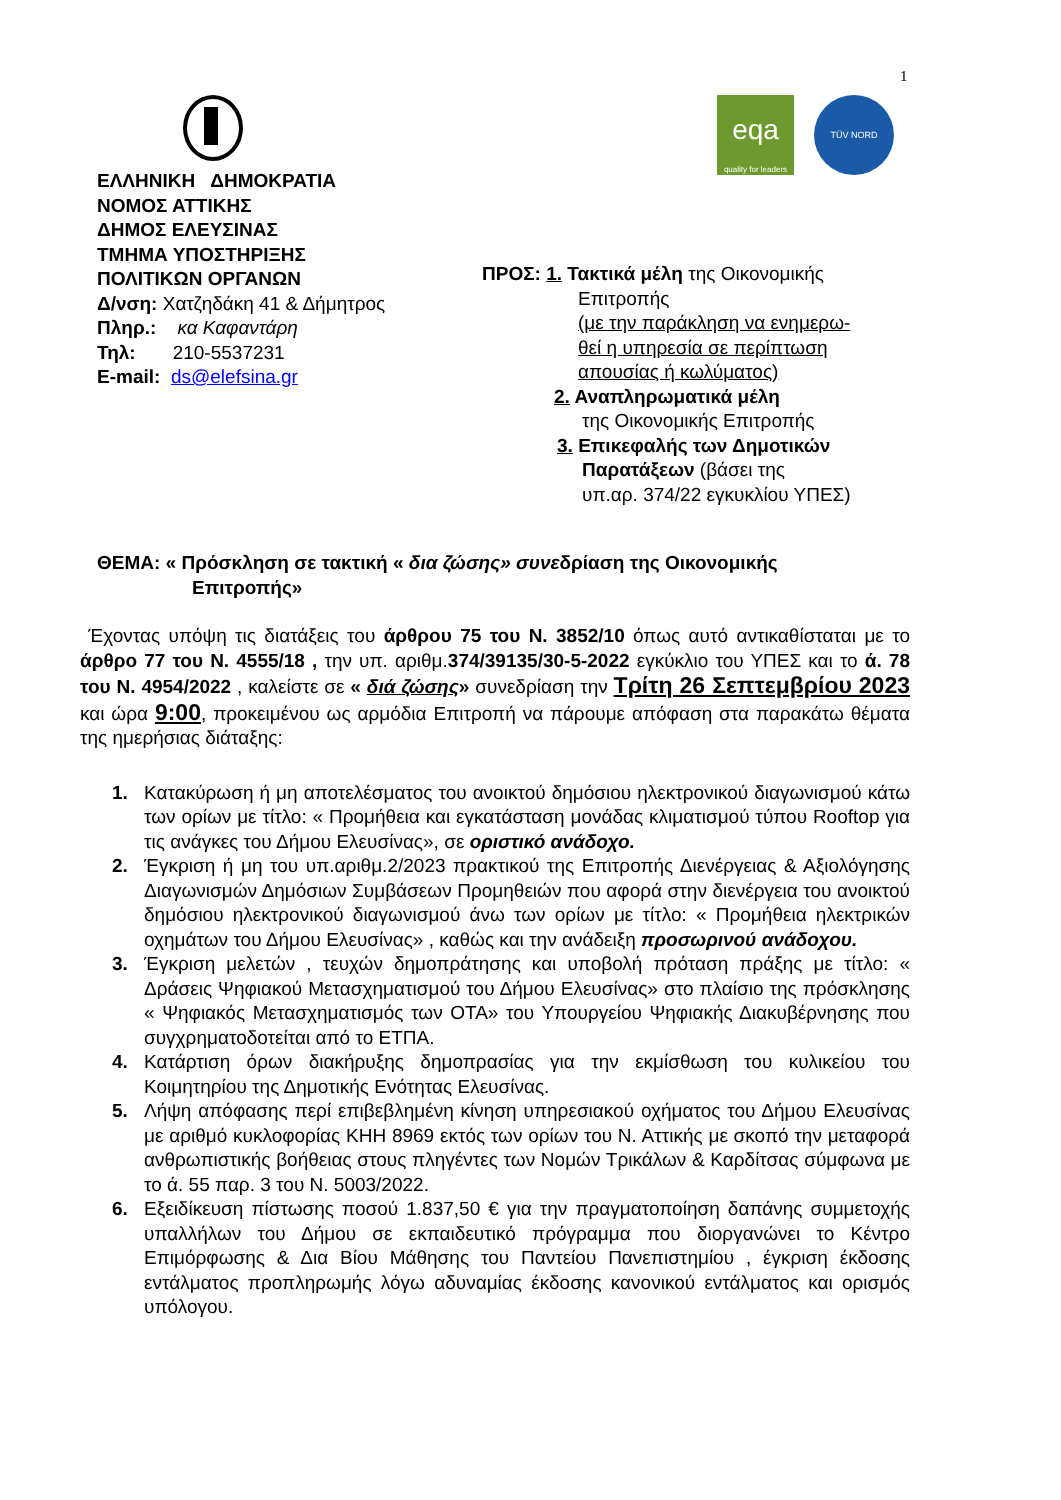1
ΕΛΛΗΝΙΚΗ ΔΗΜΟΚΡΑΤΙΑ
ΝΟΜΟΣ ΑΤΤΙΚΗΣ
ΔΗΜΟΣ ΕΛΕΥΣΙΝΑΣ
ΤΜΗΜΑ ΥΠΟΣΤΗΡΙΞΗΣ
ΠΟΛΙΤΙΚΩΝ ΟΡΓΑΝΩΝ
Δ/νση: Χατζηδάκη 41 & Δήμητρος
Πληρ.: κα Καφαντάρη
Τηλ: 210-5537231
E-mail: ds@elefsina.gr
eqa
quality for leaders
TÜV NORD
ΠΡΟΣ: 1. Τακτικά μέλη της Οικονομικής
Επιτροπής
(με την παράκληση να ενημερω-
θεί η υπηρεσία σε περίπτωση
απουσίας ή κωλύματος)
2. Αναπληρωματικά μέλη
της Οικονομικής Επιτροπής
3. Επικεφαλής των Δημοτικών
Παρατάξεων (βάσει της
υπ.αρ. 374/22 εγκυκλίου ΥΠΕΣ)
ΘΕΜΑ: « Πρόσκληση σε τακτική « δια ζώσης» συνεδρίαση της Οικονομικής
Επιτροπής»
Έχοντας υπόψη τις διατάξεις του άρθρου 75 του Ν. 3852/10 όπως αυτό αντικαθίσταται με το άρθρο 77 του Ν. 4555/18 , την υπ. αριθμ.374/39135/30-5-2022 εγκύκλιο του ΥΠΕΣ και το ά. 78 του Ν. 4954/2022 , καλείστε σε « διά ζώσης» συνεδρίαση την Τρίτη 26 Σεπτεμβρίου 2023 και ώρα 9:00, προκειμένου ως αρμόδια Επιτροπή να πάρουμε απόφαση στα παρακάτω θέματα της ημερήσιας διάταξης:
1. Κατακύρωση ή μη αποτελέσματος του ανοικτού δημόσιου ηλεκτρονικού διαγωνισμού κάτω των ορίων με τίτλο: « Προμήθεια και εγκατάσταση μονάδας κλιματισμού τύπου Rooftop για τις ανάγκες του Δήμου Ελευσίνας», σε οριστικό ανάδοχο.
2. Έγκριση ή μη του υπ.αριθμ.2/2023 πρακτικού της Επιτροπής Διενέργειας & Αξιολόγησης Διαγωνισμών Δημόσιων Συμβάσεων Προμηθειών που αφορά στην διενέργεια του ανοικτού δημόσιου ηλεκτρονικού διαγωνισμού άνω των ορίων με τίτλο: « Προμήθεια ηλεκτρικών οχημάτων του Δήμου Ελευσίνας» , καθώς και την ανάδειξη προσωρινού ανάδοχου.
3. Έγκριση μελετών , τευχών δημοπράτησης και υποβολή πρόταση πράξης με τίτλο: « Δράσεις Ψηφιακού Μετασχηματισμού του Δήμου Ελευσίνας» στο πλαίσιο της πρόσκλησης « Ψηφιακός Μετασχηματισμός των ΟΤΑ» του Υπουργείου Ψηφιακής Διακυβέρνησης που συγχρηματοδοτείται από το ΕΤΠΑ.
4. Κατάρτιση όρων διακήρυξης δημοπρασίας για την εκμίσθωση του κυλικείου του Κοιμητηρίου της Δημοτικής Ενότητας Ελευσίνας.
5. Λήψη απόφασης περί επιβεβλημένη κίνηση υπηρεσιακού οχήματος του Δήμου Ελευσίνας με αριθμό κυκλοφορίας ΚΗΗ 8969 εκτός των ορίων του Ν. Αττικής με σκοπό την μεταφορά ανθρωπιστικής βοήθειας στους πληγέντες των Νομών Τρικάλων & Καρδίτσας σύμφωνα με το ά. 55 παρ. 3 του Ν. 5003/2022.
6. Εξειδίκευση πίστωσης ποσού 1.837,50 € για την πραγματοποίηση δαπάνης συμμετοχής υπαλλήλων του Δήμου σε εκπαιδευτικό πρόγραμμα που διοργανώνει το Κέντρο Επιμόρφωσης & Δια Βίου Μάθησης του Παντείου Πανεπιστημίου , έγκριση έκδοσης εντάλματος προπληρωμής λόγω αδυναμίας έκδοσης κανονικού εντάλματος και ορισμός υπόλογου.